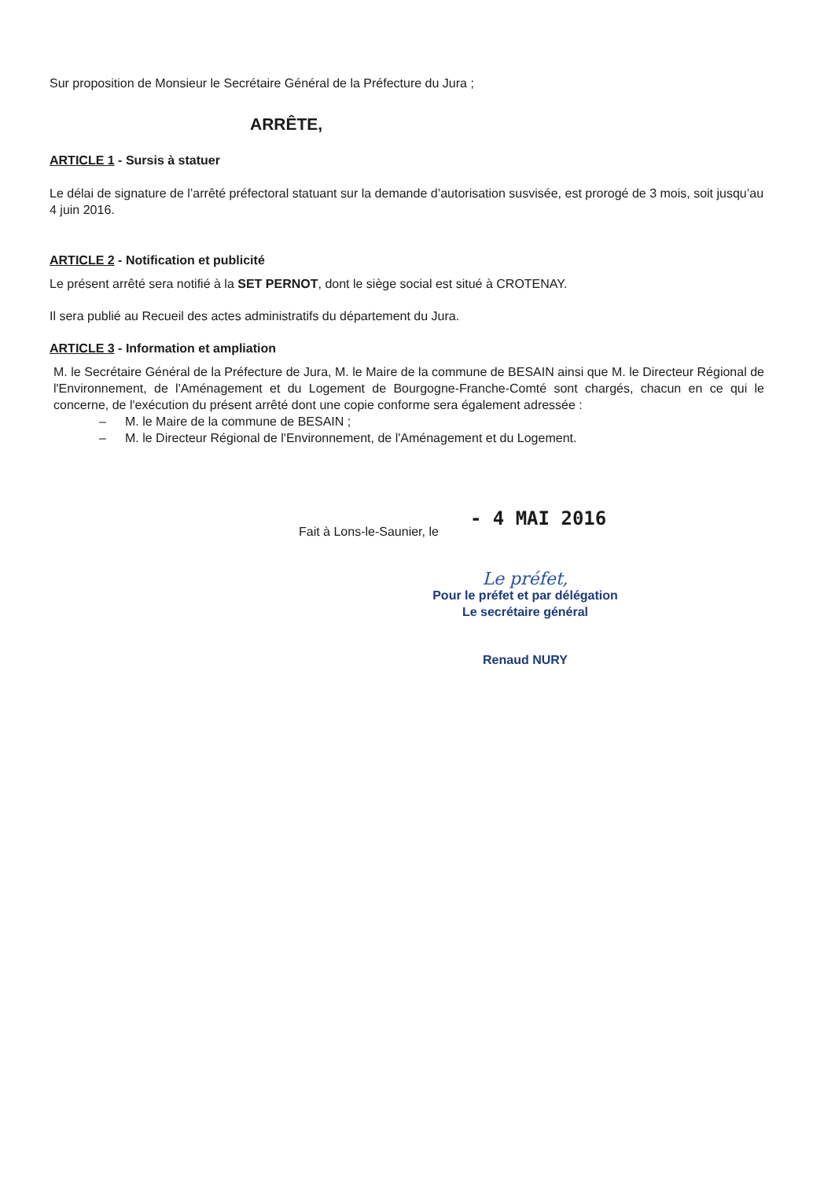Sur proposition de Monsieur le Secrétaire Général de la Préfecture du Jura ;
ARRÊTE,
ARTICLE 1 - Sursis à statuer
Le délai de signature de l’arrêté préfectoral statuant sur la demande d’autorisation susvisée, est prorogé de 3 mois, soit jusqu’au 4 juin 2016.
ARTICLE 2 - Notification et publicité
Le présent arrêté sera notifié à la SET PERNOT, dont le siège social est situé à CROTENAY.
Il sera publié au Recueil des actes administratifs du département du Jura.
ARTICLE 3 - Information et ampliation
M. le Secrétaire Général de la Préfecture de Jura, M. le Maire de la commune de BESAIN ainsi que M. le Directeur Régional de l'Environnement, de l'Aménagement et du Logement de Bourgogne-Franche-Comté sont chargés, chacun en ce qui le concerne, de l'exécution du présent arrêté dont une copie conforme sera également adressée :
– M. le Maire de la commune de BESAIN ;
– M. le Directeur Régional de l'Environnement, de l'Aménagement et du Logement.
Fait à Lons-le-Saunier, le - 4 MAI 2016
Le préfet,
Pour le préfet et par délégation
Le secrétaire général
Renaud NURY